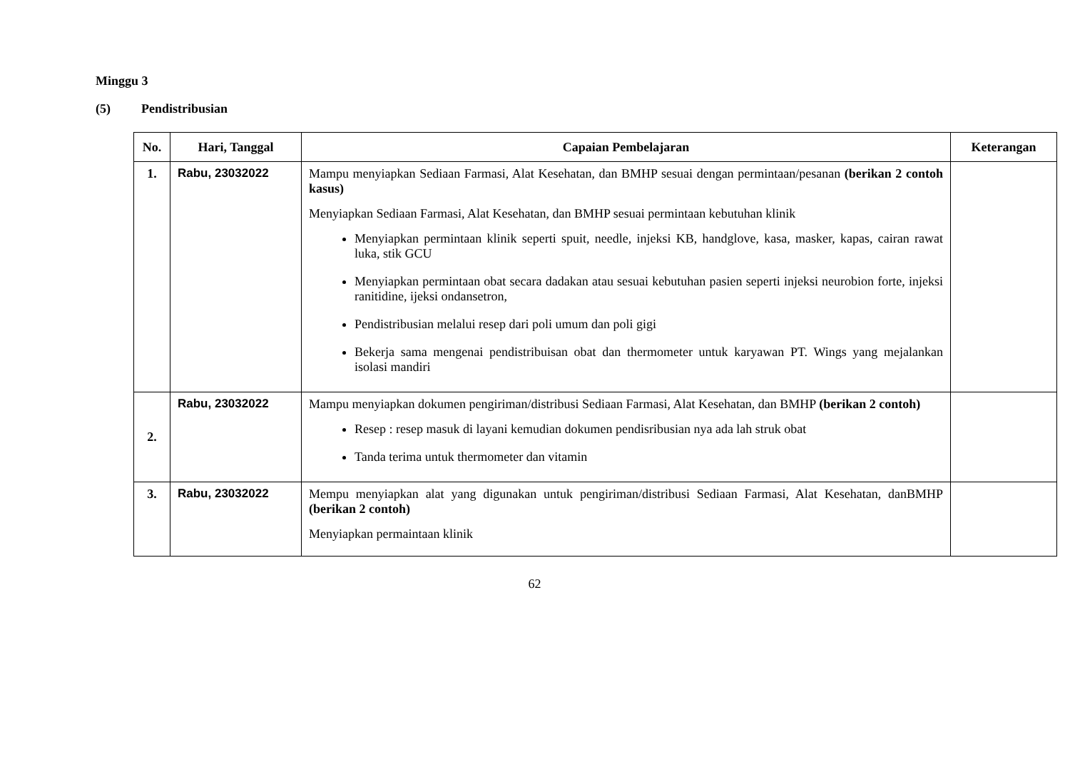Minggu 3
(5) Pendistribusian
| No. | Hari, Tanggal | Capaian Pembelajaran | Keterangan |
| --- | --- | --- | --- |
| 1. | Rabu, 23032022 | Mampu menyiapkan Sediaan Farmasi, Alat Kesehatan, dan BMHP sesuai dengan permintaan/pesanan (berikan 2 contoh kasus) Menyiapkan Sediaan Farmasi, Alat Kesehatan, dan BMHP sesuai permintaan kebutuhan klinik Menyiapkan permintaan klinik seperti spuit, needle, injeksi KB, handglove, kasa, masker, kapas, cairan rawat luka, stik GCU Menyiapkan permintaan obat secara dadakan atau sesuai kebutuhan pasien seperti injeksi neurobion forte, injeksi ranitidine, ijeksi ondansetron, Pendistribusian melalui resep dari poli umum dan poli gigi Bekerja sama mengenai pendistribuisan obat dan thermometer untuk karyawan PT. Wings yang mejalankan isolasi mandiri | |
| 2. | Rabu, 23032022 | Mampu menyiapkan dokumen pengiriman/distribusi Sediaan Farmasi, Alat Kesehatan, dan BMHP (berikan 2 contoh) Resep : resep masuk di layani kemudian dokumen pendisribusian nya ada lah struk obat Tanda terima untuk thermometer dan vitamin | |
| 3. | Rabu, 23032022 | Mempu menyiapkan alat yang digunakan untuk pengiriman/distribusi Sediaan Farmasi, Alat Kesehatan, danBMHP (berikan 2 contoh) Menyiapkan permaintaan klinik | |
62